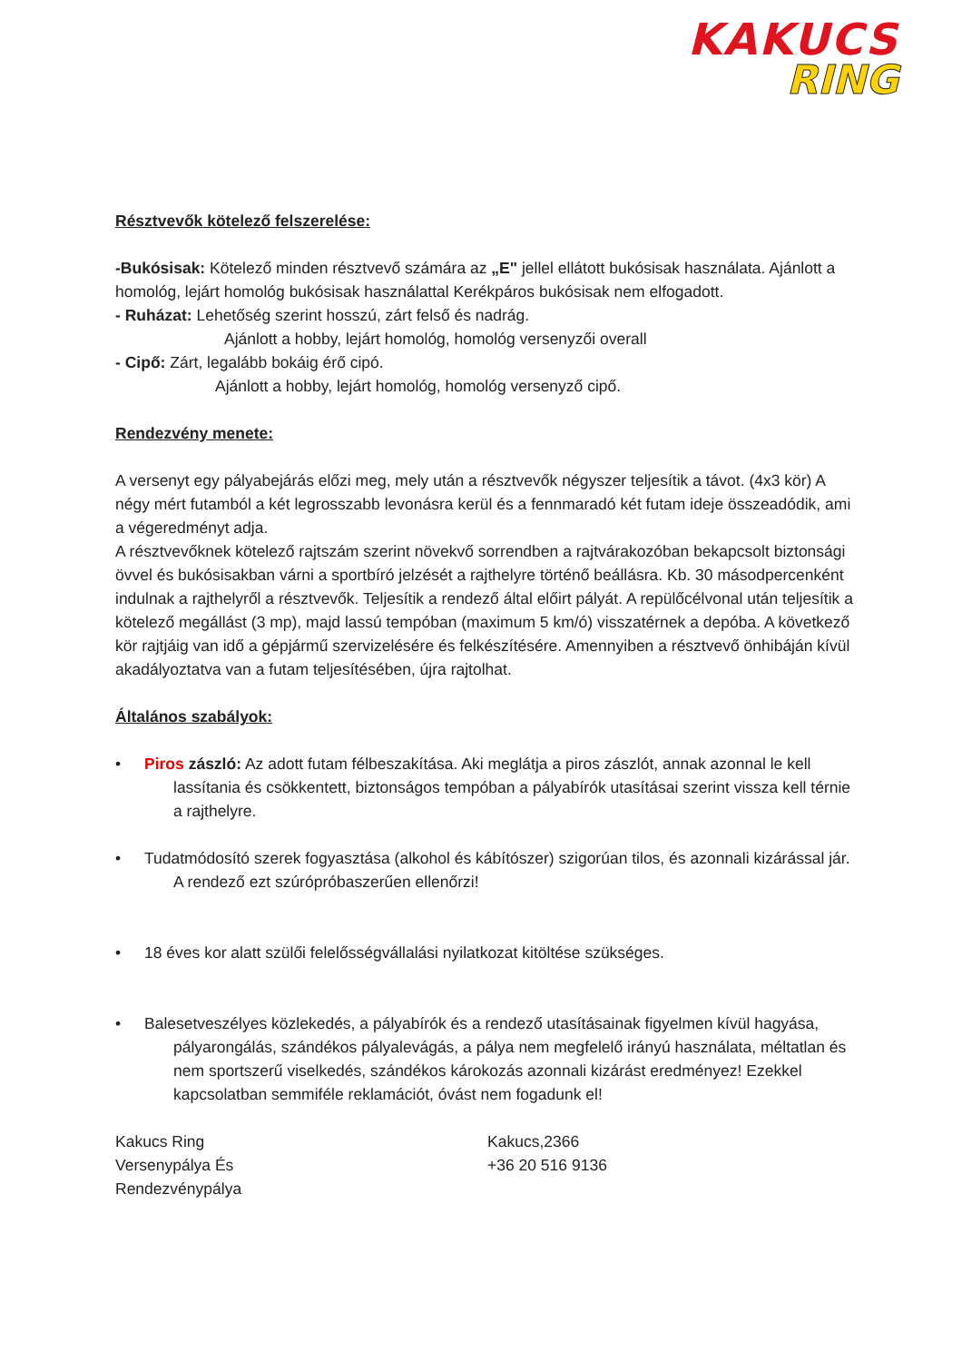KAKUCS
RING
Résztvevők kötelező felszerelése:
-Bukósisak: Kötelező minden résztvevő számára az „E" jellel ellátott bukósisak használata. Ajánlott a homológ, lejárt homológ bukósisak használattal Kerékpáros bukósisak nem elfogadott.
- Ruházat: Lehetőség szerint hosszú, zárt felső és nadrág.
Ajánlott a hobby, lejárt homológ, homológ versenyzői overall
- Cipő: Zárt, legalább bokáig érő cipó.
Ajánlott a hobby, lejárt homológ, homológ versenyző cipő.
Rendezvény menete:
A versenyt egy pályabejárás előzi meg, mely után a résztvevők négyszer teljesítik a távot. (4x3 kör) A négy mért futamból a két legrosszabb levonásra kerül és a fennmaradó két futam ideje összeadódik, ami a végeredményt adja.
A résztvevőknek kötelező rajtszám szerint növekvő sorrendben a rajtvárakozóban bekapcsolt biztonsági övvel és bukósisakban várni a sportbíró jelzését a rajthelyre történő beállásra. Kb. 30 másodpercenként indulnak a rajthelyről a résztvevők. Teljesítik a rendező által előirt pályát. A repülőcélvonal után teljesítik a kötelező megállást (3 mp), majd lassú tempóban (maximum 5 km/ó) visszatérnek a depóba. A következő kör rajtjáig van idő a gépjármű szervizelésére és felkészítésére. Amennyiben a résztvevő önhibáján kívül akadályoztatva van a futam teljesítésében, újra rajtolhat.
Általános szabályok:
• Piros zászló: Az adott futam félbeszakítása. Aki meglátja a piros zászlót, annak azonnal le kell lassítania és csökkentett, biztonságos tempóban a pályabírók utasításai szerint vissza kell térnie a rajthelyre.
• Tudatmódosító szerek fogyasztása (alkohol és kábítószer) szigorúan tilos, és azonnali kizárással jár. A rendező ezt szúrópróbaszerűen ellenőrzi!
• 18 éves kor alatt szülői felelősségvállalási nyilatkozat kitöltése szükséges.
• Balesetveszélyes közlekedés, a pályabírók és a rendező utasításainak figyelmen kívül hagyása, pályarongálás, szándékos pályalevágás, a pálya nem megfelelő irányú használata, méltatlan és nem sportszerű viselkedés, szándékos károkozás azonnali kizárást eredményez! Ezekkel kapcsolatban semmiféle reklamációt, óvást nem fogadunk el!
Kakucs Ring
Versenypálya És
Rendezvénypálya
Kakucs,2366
+36 20 516 9136